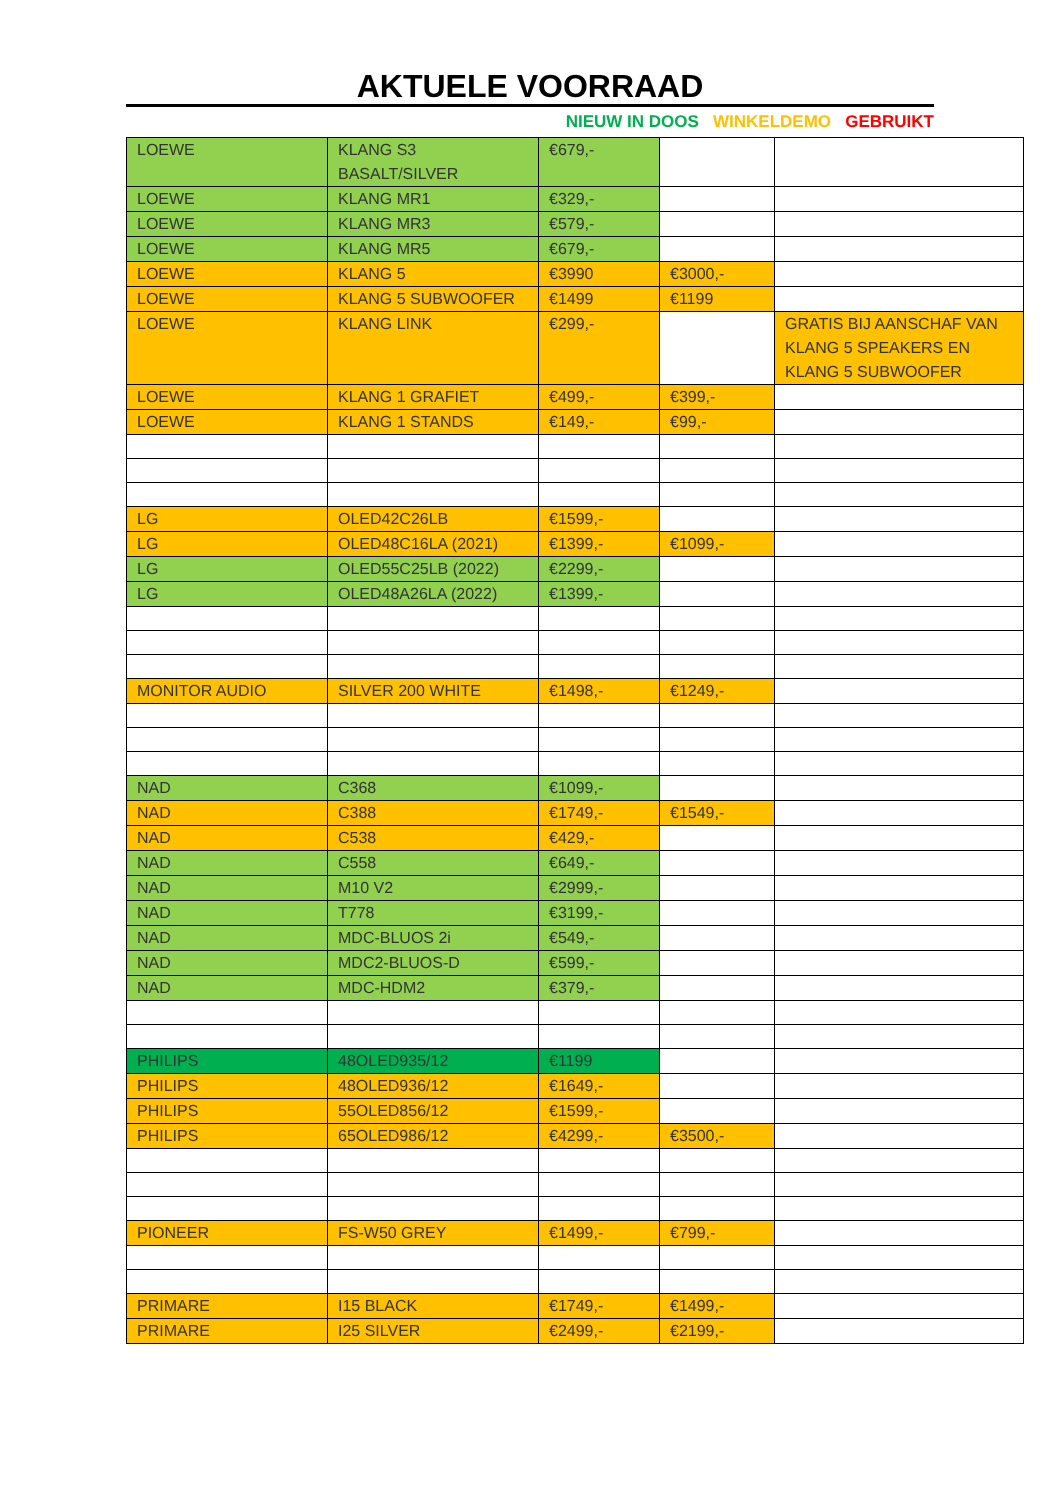AKTUELE VOORRAAD
NIEUW IN DOOS WINKELDEMO GEBRUIKT
| LOEWE | KLANG S3 BASALT/SILVER | €679,- | | |
| LOEWE | KLANG MR1 | €329,- | | |
| LOEWE | KLANG MR3 | €579,- | | |
| LOEWE | KLANG MR5 | €679,- | | |
| LOEWE | KLANG 5 | €3990 | €3000,- | |
| LOEWE | KLANG 5 SUBWOOFER | €1499 | €1199 | |
| LOEWE | KLANG LINK | €299,- | | GRATIS BIJ AANSCHAF VAN KLANG 5 SPEAKERS EN KLANG 5 SUBWOOFER |
| LOEWE | KLANG 1 GRAFIET | €499,- | €399,- | |
| LOEWE | KLANG 1 STANDS | €149,- | €99,- | |
| LG | OLED42C26LB | €1599,- | | |
| LG | OLED48C16LA (2021) | €1399,- | €1099,- | |
| LG | OLED55C25LB (2022) | €2299,- | | |
| LG | OLED48A26LA (2022) | €1399,- | | |
| MONITOR AUDIO | SILVER 200 WHITE | €1498,- | €1249,- | |
| NAD | C368 | €1099,- | | |
| NAD | C388 | €1749,- | €1549,- | |
| NAD | C538 | €429,- | | |
| NAD | C558 | €649,- | | |
| NAD | M10 V2 | €2999,- | | |
| NAD | T778 | €3199,- | | |
| NAD | MDC-BLUOS 2i | €549,- | | |
| NAD | MDC2-BLUOS-D | €599,- | | |
| NAD | MDC-HDM2 | €379,- | | |
| PHILIPS | 48OLED935/12 | €1199 | | |
| PHILIPS | 48OLED936/12 | €1649,- | | |
| PHILIPS | 55OLED856/12 | €1599,- | | |
| PHILIPS | 65OLED986/12 | €4299,- | €3500,- | |
| PIONEER | FS-W50 GREY | €1499,- | €799,- | |
| PRIMARE | I15 BLACK | €1749,- | €1499,- | |
| PRIMARE | I25 SILVER | €2499,- | €2199,- | |